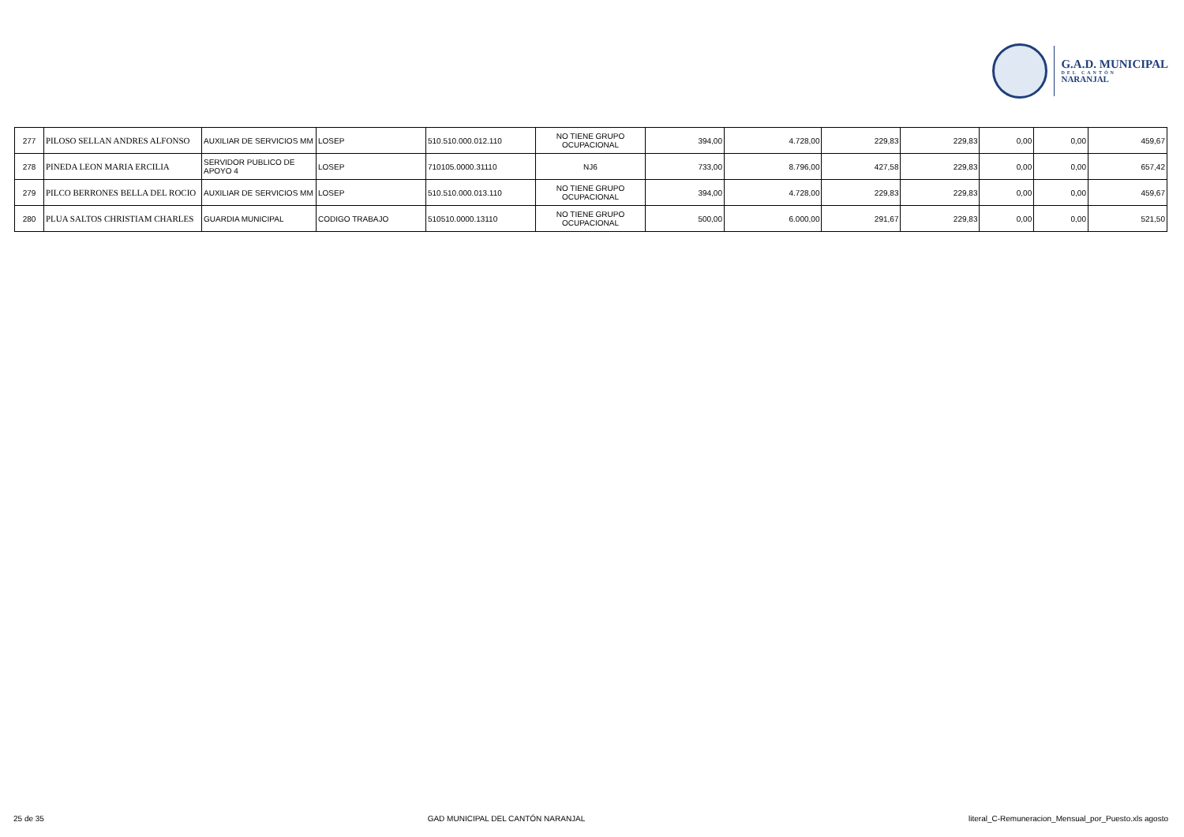G.A.D. MUNICIPAL
DEL CANTÓN
NARANJAL
| 277 | PILOSO SELLAN ANDRES ALFONSO | AUXILIAR DE SERVICIOS MM | LOSEP | 510.510.000.012.110 | NO TIENE GRUPO OCUPACIONAL | 394,00 | 4.728,00 | 229,83 | 229,83 | 0,00 | 0,00 | 459,67 |
| 278 | PINEDA LEON MARIA ERCILIA | SERVIDOR PUBLICO DE APOYO 4 | LOSEP | 710105.0000.31110 | NJ6 | 733,00 | 8.796,00 | 427,58 | 229,83 | 0,00 | 0,00 | 657,42 |
| 279 | PILCO BERRONES BELLA DEL ROCIO | AUXILIAR DE SERVICIOS MM | LOSEP | 510.510.000.013.110 | NO TIENE GRUPO OCUPACIONAL | 394,00 | 4.728,00 | 229,83 | 229,83 | 0,00 | 0,00 | 459,67 |
| 280 | PLUA SALTOS CHRISTIAM CHARLES | GUARDIA MUNICIPAL | CODIGO TRABAJO | 510510.0000.13110 | NO TIENE GRUPO OCUPACIONAL | 500,00 | 6.000,00 | 291,67 | 229,83 | 0,00 | 0,00 | 521,50 |
25 de 35 GAD MUNICIPAL DEL CANTÓN NARANJAL literal_C-Remuneracion_Mensual_por_Puesto.xls agosto